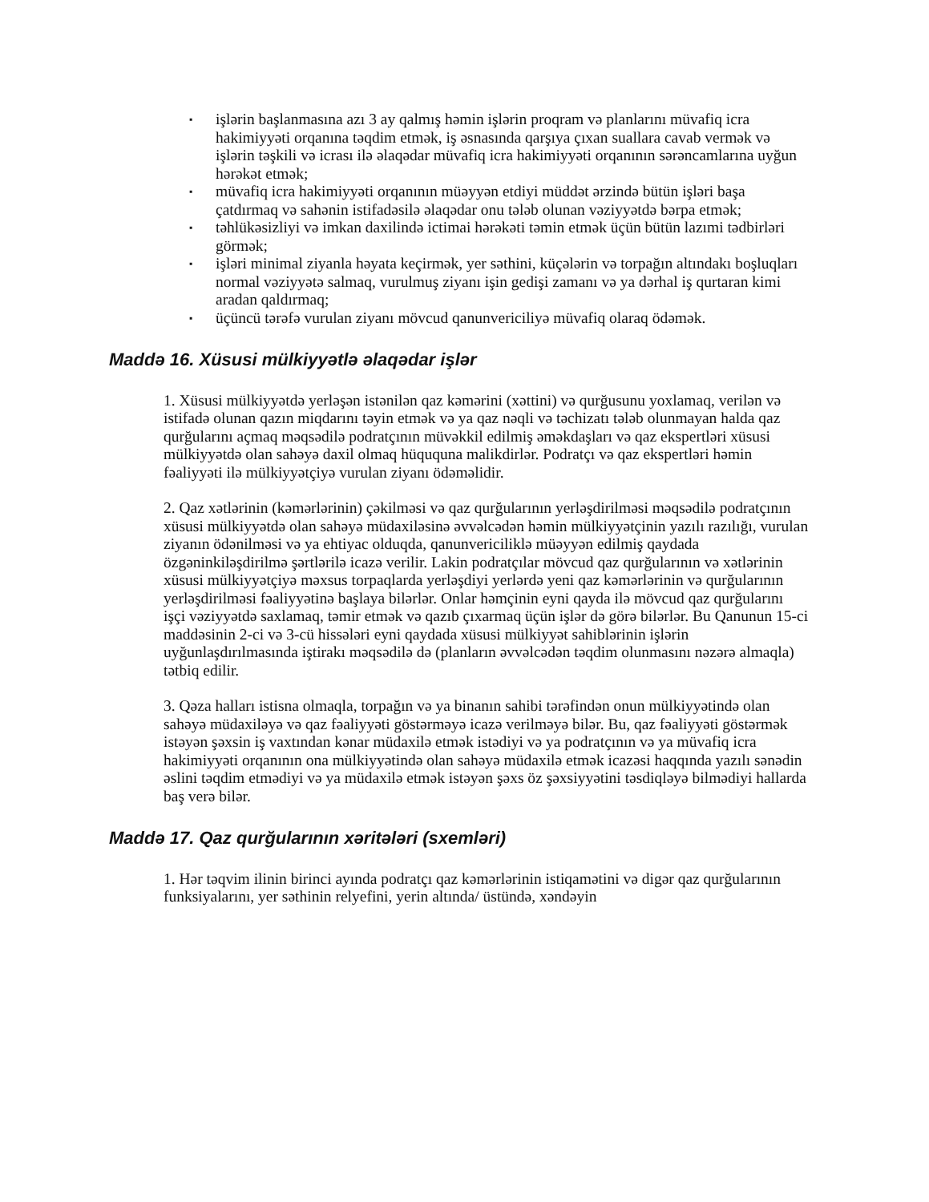▪ işlərin başlanmasına azı 3 ay qalmış həmin işlərin proqram və planlarını müvafiq icra hakimiyyəti orqanına təqdim etmək, iş əsnasında qarşıya çıxan suallara cavab vermək və işlərin təşkili və icrası ilə əlaqədar müvafiq icra hakimiyyəti orqanının sərəncamlarına uyğun hərəkət etmək;
▪ müvafiq icra hakimiyyəti orqanının müəyyən etdiyi müddət ərzində bütün işləri başa çatdırmaq və sahənin istifadəsilə əlaqədar onu tələb olunan vəziyyətdə bərpa etmək;
▪ təhlükəsizliyi və imkan daxilində ictimai hərəkəti təmin etmək üçün bütün lazımi tədbirləri görmək;
▪ işləri minimal ziyanla həyata keçirmək, yer səthini, küçələrin və torpağın altındakı boşluqları normal vəziyyətə salmaq, vurulmuş ziyanı işin gedişi zamanı və ya dərhal iş qurtaran kimi aradan qaldırmaq;
▪ üçüncü tərəfə vurulan ziyanı mövcud qanunvericiliyə müvafiq olaraq ödəmək.
Maddə 16. Xüsusi mülkiyyətlə əlaqədar işlər
1. Xüsusi mülkiyyətdə yerləşən istənilən qaz kəmərini (xəttini) və qurğusunu yoxlamaq, verilən və istifadə olunan qazın miqdarını təyin etmək və ya qaz nəqli və təchizatı tələb olunmayan halda qaz qurğularını açmaq məqsədilə podratçının müvəkkil edilmiş əməkdaşları və qaz ekspertləri xüsusi mülkiyyətdə olan sahəyə daxil olmaq hüququna malikdirlər. Podratçı və qaz ekspertləri həmin fəaliyyəti ilə mülkiyyətçiyə vurulan ziyanı ödəməlidir.
2. Qaz xətlərinin (kəmərlərinin) çəkilməsi və qaz qurğularının yerləşdirilməsi məqsədilə podratçının xüsusi mülkiyyətdə olan sahəyə müdaxiləsinə əvvəlcədən həmin mülkiyyətçinin yazılı razılığı, vurulan ziyanın ödənilməsi və ya ehtiyac olduqda, qanunvericiliklə müəyyən edilmiş qaydada özgəninkiləşdirilmə şərtlərilə icazə verilir. Lakin podratçılar mövcud qaz qurğularının və xətlərinin xüsusi mülkiyyətçiyə məxsus torpaqlarda yerləşdiyi yerlərdə yeni qaz kəmərlərinin və qurğularının yerləşdirilməsi fəaliyyətinə başlaya bilərlər. Onlar həmçinin eyni qayda ilə mövcud qaz qurğularını işçi vəziyyətdə saxlamaq, təmir etmək və qazıb çıxarmaq üçün işlər də görə bilərlər. Bu Qanunun 15-ci maddəsinin 2-ci və 3-cü hissələri eyni qaydada xüsusi mülkiyyət sahiblərinin işlərin uyğunlaşdırılmasında iştirakı məqsədilə də (planların əvvəlcədən təqdim olunmasını nəzərə almaqla) tətbiq edilir.
3. Qəza halları istisna olmaqla, torpağın və ya binanın sahibi tərəfindən onun mülkiyyətində olan sahəyə müdaxiləyə və qaz fəaliyyəti göstərməyə icazə verilməyə bilər. Bu, qaz fəaliyyəti göstərmək istəyən şəxsin iş vaxtından kənar müdaxilə etmək istədiyi və ya podratçının və ya müvafiq icra hakimiyyəti orqanının ona mülkiyyətində olan sahəyə müdaxilə etmək icazəsi haqqında yazılı sənədin əslini təqdim etmədiyi və ya müdaxilə etmək istəyən şəxs öz şəxsiyyətini təsdiqləyə bilmədiyi hallarda baş verə bilər.
Maddə 17. Qaz qurğularının xəritələri (sxemləri)
1. Hər təqvim ilinin birinci ayında podratçı qaz kəmərlərinin istiqamətini və digər qaz qurğularının funksiyalarını, yer səthinin relyefini, yerin altında/ üstündə, xəndəyin